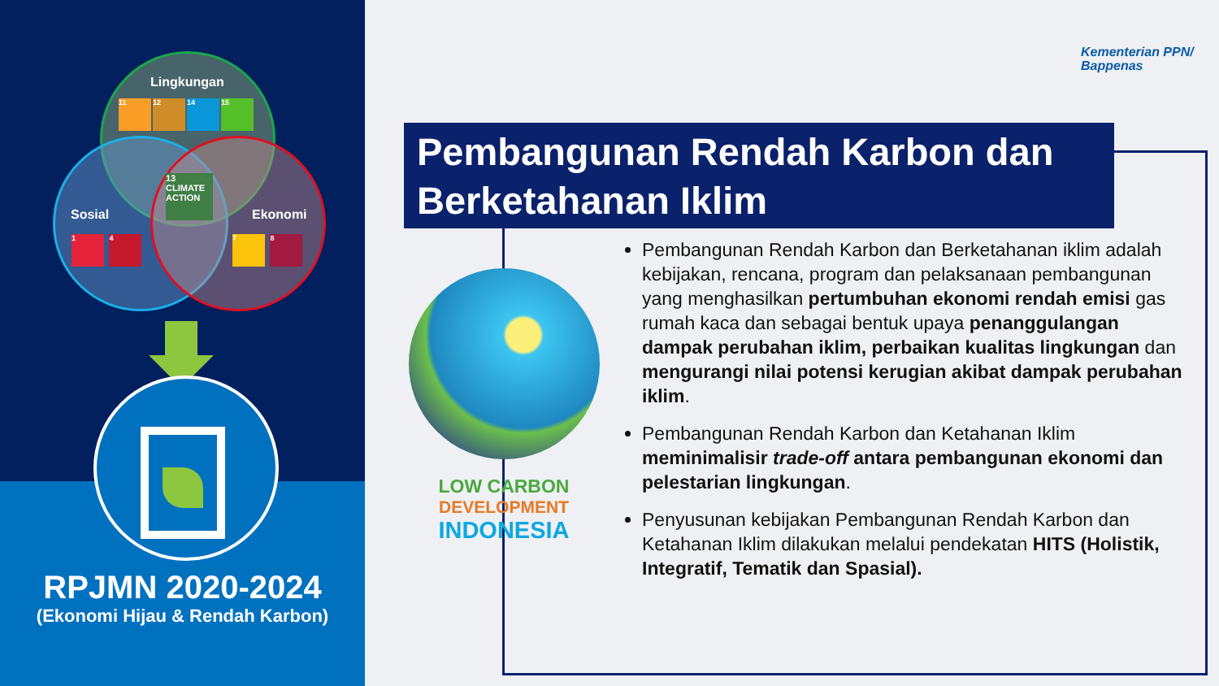Lingkungan
11 12 14 15
13 CLIMATE ACTION
Sosial Ekonomi
1 4 7 8
RPJMN 2020-2024
(Ekonomi Hijau & Rendah Karbon)
Kementerian PPN/
Bappenas
Pembangunan Rendah Karbon dan Berketahanan Iklim
LOW CARBON
DEVELOPMENT
INDONESIA
Pembangunan Rendah Karbon dan Berketahanan iklim adalah kebijakan, rencana, program dan pelaksanaan pembangunan yang menghasilkan pertumbuhan ekonomi rendah emisi gas rumah kaca dan sebagai bentuk upaya penanggulangan dampak perubahan iklim, perbaikan kualitas lingkungan dan mengurangi nilai potensi kerugian akibat dampak perubahan iklim.
Pembangunan Rendah Karbon dan Ketahanan Iklim meminimalisir trade-off antara pembangunan ekonomi dan pelestarian lingkungan.
Penyusunan kebijakan Pembangunan Rendah Karbon dan Ketahanan Iklim dilakukan melalui pendekatan HITS (Holistik, Integratif, Tematik dan Spasial).